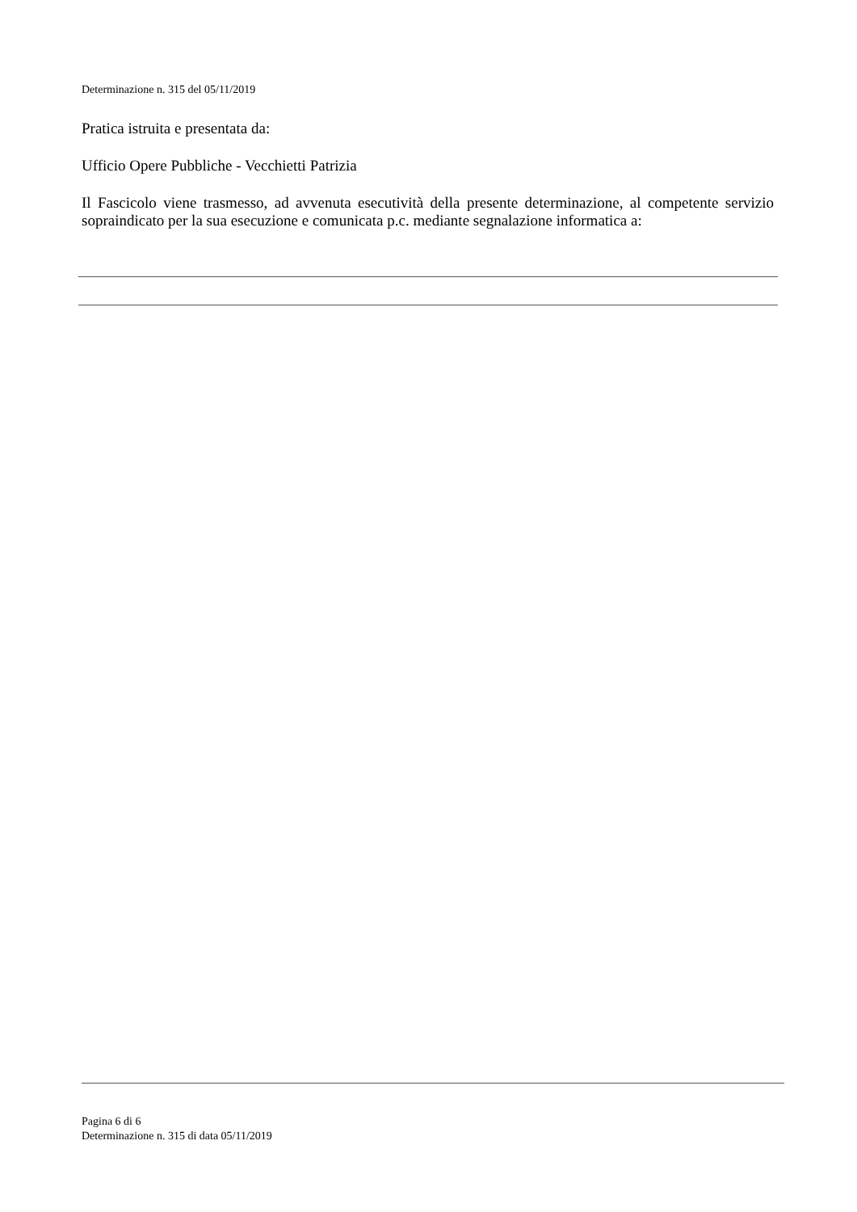Determinazione n. 315 del 05/11/2019
Pratica istruita e presentata da:
Ufficio Opere Pubbliche - Vecchietti Patrizia
Il Fascicolo viene trasmesso, ad avvenuta esecutività della presente determinazione, al competente servizio sopraindicato per la sua esecuzione e comunicata p.c. mediante segnalazione informatica a:
Pagina 6 di 6
Determinazione n. 315 di data 05/11/2019